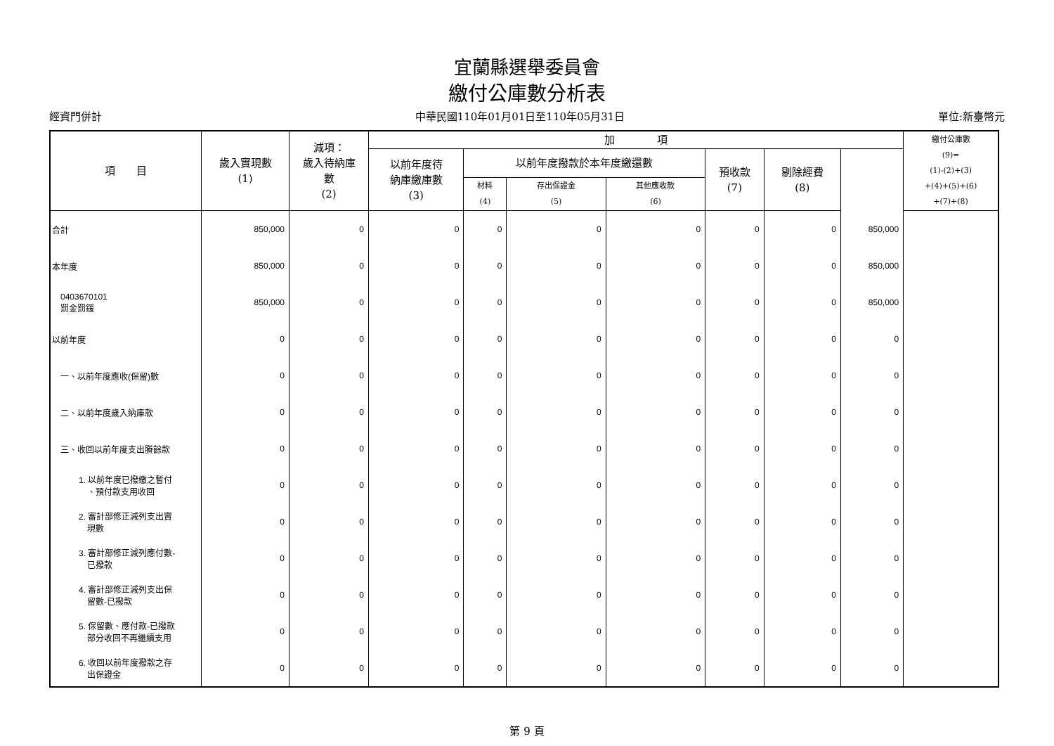宜蘭縣選舉委員會
繳付公庫數分析表
經資門併計 中華民國110年01月01日至110年05月31日 單位:新臺幣元
| 項 目 | 歲入實現數 (1) | 減項： 歲入待納庫 數 (2) | 加 項 | | | | | | | 繳付公庫數 (9)= (1)-(2)+(3) +(4)+(5)+(6) +(7)+(8) |
| --- | --- | --- | --- | --- | --- | --- | --- | --- | --- | --- |
| | | | 以前年度待 納庫繳庫數 (3) | 以前年度撥款於本年度繳還數 | | | 預收款 (7) | 剔除經費 (8) | | |
| | | | | 材料 (4) | 存出保證金 (5) | 其他應收款 (6) | | | | |
| 合計 | 850,000 | 0 | 0 | 0 | 0 | 0 | 0 | 0 | 850,000 | |
| 本年度 | 850,000 | 0 | 0 | 0 | 0 | 0 | 0 | 0 | 850,000 | |
| 0403670101 罰金罰鍰 | 850,000 | 0 | 0 | 0 | 0 | 0 | 0 | 0 | 850,000 | |
| 以前年度 | 0 | 0 | 0 | 0 | 0 | 0 | 0 | 0 | 0 | |
| 一、以前年度應收(保留)數 | 0 | 0 | 0 | 0 | 0 | 0 | 0 | 0 | 0 | |
| 二、以前年度歲入納庫款 | 0 | 0 | 0 | 0 | 0 | 0 | 0 | 0 | 0 | |
| 三、收回以前年度支出賸餘款 | 0 | 0 | 0 | 0 | 0 | 0 | 0 | 0 | 0 | |
| 1. 以前年度已撥繳之暫付 、預付款支用收回 | 0 | 0 | 0 | 0 | 0 | 0 | 0 | 0 | 0 | |
| 2. 審計部修正減列支出實 現數 | 0 | 0 | 0 | 0 | 0 | 0 | 0 | 0 | 0 | |
| 3. 審計部修正減列應付數- 已撥款 | 0 | 0 | 0 | 0 | 0 | 0 | 0 | 0 | 0 | |
| 4. 審計部修正減列支出保 留數-已撥款 | 0 | 0 | 0 | 0 | 0 | 0 | 0 | 0 | 0 | |
| 5. 保留數、應付款-已撥款 部分收回不再繼續支用 | 0 | 0 | 0 | 0 | 0 | 0 | 0 | 0 | 0 | |
| 6. 收回以前年度撥款之存 出保證金 | 0 | 0 | 0 | 0 | 0 | 0 | 0 | 0 | 0 | |
第 9 頁